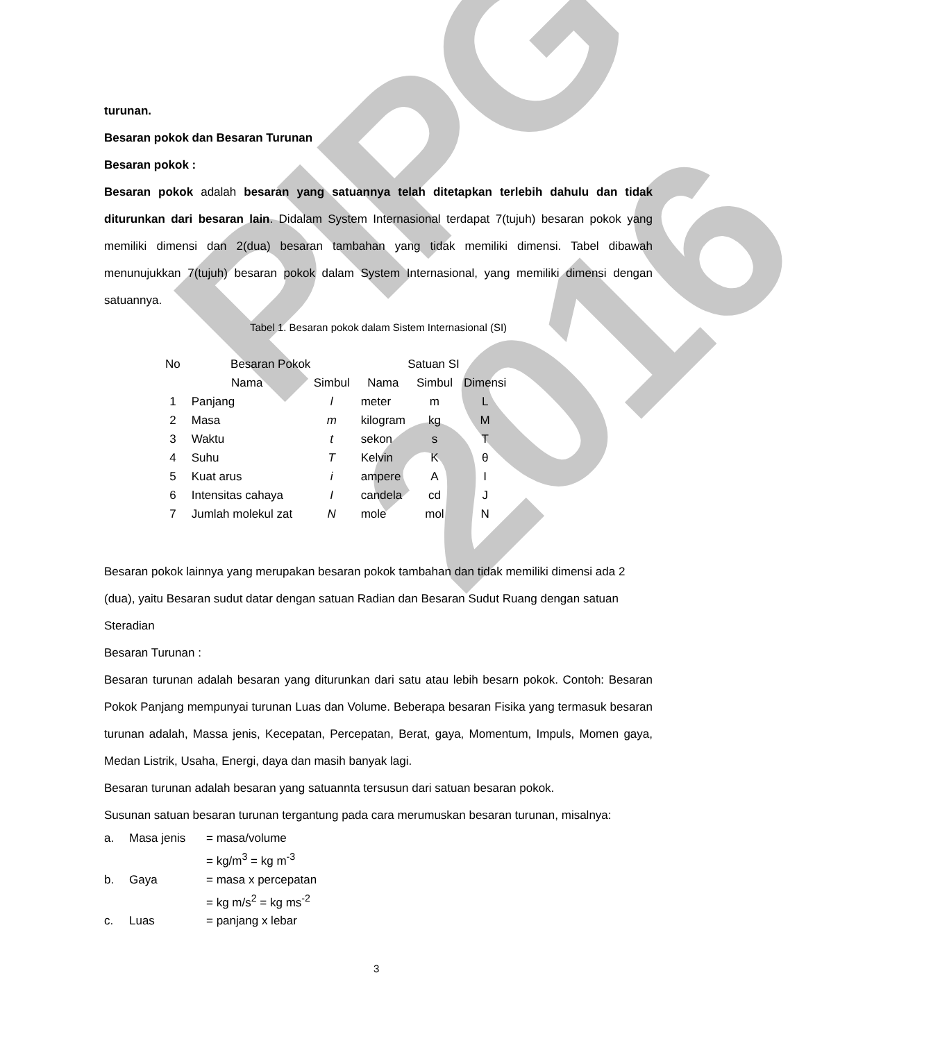PIPG 2016
turunan.
Besaran pokok dan Besaran Turunan
Besaran pokok :
Besaran pokok adalah besaran yang satuannya telah ditetapkan terlebih dahulu dan tidak diturunkan dari besaran lain. Didalam System Internasional terdapat 7(tujuh) besaran pokok yang memiliki dimensi dan 2(dua) besaran tambahan yang tidak memiliki dimensi. Tabel dibawah menunujukkan 7(tujuh) besaran pokok dalam System Internasional, yang memiliki dimensi dengan satuannya.
Tabel 1. Besaran pokok dalam Sistem Internasional (SI)
| No | Besaran Pokok | | Satuan SI | | |
| --- | --- | --- | --- | --- | --- |
| | Nama | Simbul | Nama | Simbul | Dimensi |
| 1 | Panjang | l | meter | m | L |
| 2 | Masa | m | kilogram | kg | M |
| 3 | Waktu | t | sekon | s | T |
| 4 | Suhu | T | Kelvin | K | θ |
| 5 | Kuat arus | i | ampere | A | I |
| 6 | Intensitas cahaya | I | candela | cd | J |
| 7 | Jumlah molekul zat | N | mole | mol | N |
Besaran pokok lainnya yang merupakan besaran pokok tambahan dan tidak memiliki dimensi ada 2 (dua), yaitu Besaran sudut datar dengan satuan Radian dan Besaran Sudut Ruang dengan satuan Steradian
Besaran Turunan :
Besaran turunan adalah besaran yang diturunkan dari satu atau lebih besarn pokok. Contoh: Besaran Pokok Panjang mempunyai turunan Luas dan Volume. Beberapa besaran Fisika yang termasuk besaran turunan adalah, Massa jenis, Kecepatan, Percepatan, Berat, gaya, Momentum, Impuls, Momen gaya, Medan Listrik, Usaha, Energi, daya dan masih banyak lagi.
Besaran turunan adalah besaran yang satuannta tersusun dari satuan besaran pokok.
Susunan satuan besaran turunan tergantung pada cara merumuskan besaran turunan, misalnya:
| a. | Masa jenis | = masa/volume |
| | | = kg/m<sup>3</sup> = kg m<sup>-3</sup> |
| b. | Gaya | = masa x percepatan |
| | | = kg m/s<sup>2</sup> = kg ms<sup>-2</sup> |
| c. | Luas | = panjang x lebar |
3